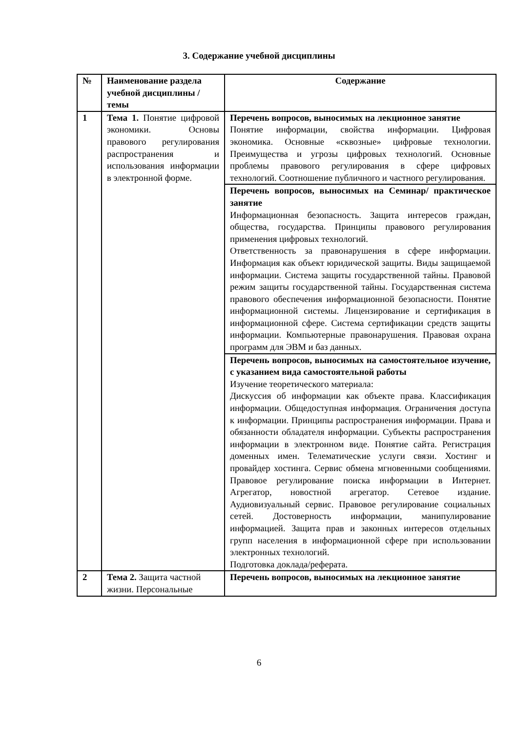3. Содержание учебной дисциплины
| № | Наименование раздела учебной дисциплины /темы | Содержание |
| --- | --- | --- |
| 1 | Тема 1. Понятие цифровой экономики. Основы правового регулирования распространения и использования информации в электронной форме. | Перечень вопросов, выносимых на лекционное занятие Понятие информации, свойства информации. Цифровая экономика. Основные «сквозные» цифровые технологии. Преимущества и угрозы цифровых технологий. Основные проблемы правового регулирования в сфере цифровых технологий. Соотношение публичного и частного регулирования. |
| | | Перечень вопросов, выносимых на Семинар/ практическое занятие Информационная безопасность. Защита интересов граждан, общества, государства. Принципы правового регулирования применения цифровых технологий. Ответственность за правонарушения в сфере информации. Информация как объект юридической защиты. Виды защищаемой информации. Система защиты государственной тайны. Правовой режим защиты государственной тайны. Государственная система правового обеспечения информационной безопасности. Понятие информационной системы. Лицензирование и сертификация в информационной сфере. Система сертификации средств защиты информации. Компьютерные правонарушения. Правовая охрана программ для ЭВМ и баз данных. |
| | | Перечень вопросов, выносимых на самостоятельное изучение, с указанием вида самостоятельной работы Изучение теоретического материала: Дискуссия об информации как объекте права. Классификация информации. Общедоступная информация. Ограничения доступа к информации. Принципы распространения информации. Права и обязанности обладателя информации. Субъекты распространения информации в электронном виде. Понятие сайта. Регистрация доменных имен. Телематические услуги связи. Хостинг и провайдер хостинга. Сервис обмена мгновенными сообщениями. Правовое регулирование поиска информации в Интернет. Агрегатор, новостной агрегатор. Сетевое издание. Аудиовизуальный сервис. Правовое регулирование социальных сетей. Достоверность информации, манипулирование информацией. Защита прав и законных интересов отдельных групп населения в информационной сфере при использовании электронных технологий. Подготовка доклада/реферата. |
| 2 | Тема 2. Защита частной жизни. Персональные | Перечень вопросов, выносимых на лекционное занятие |
6